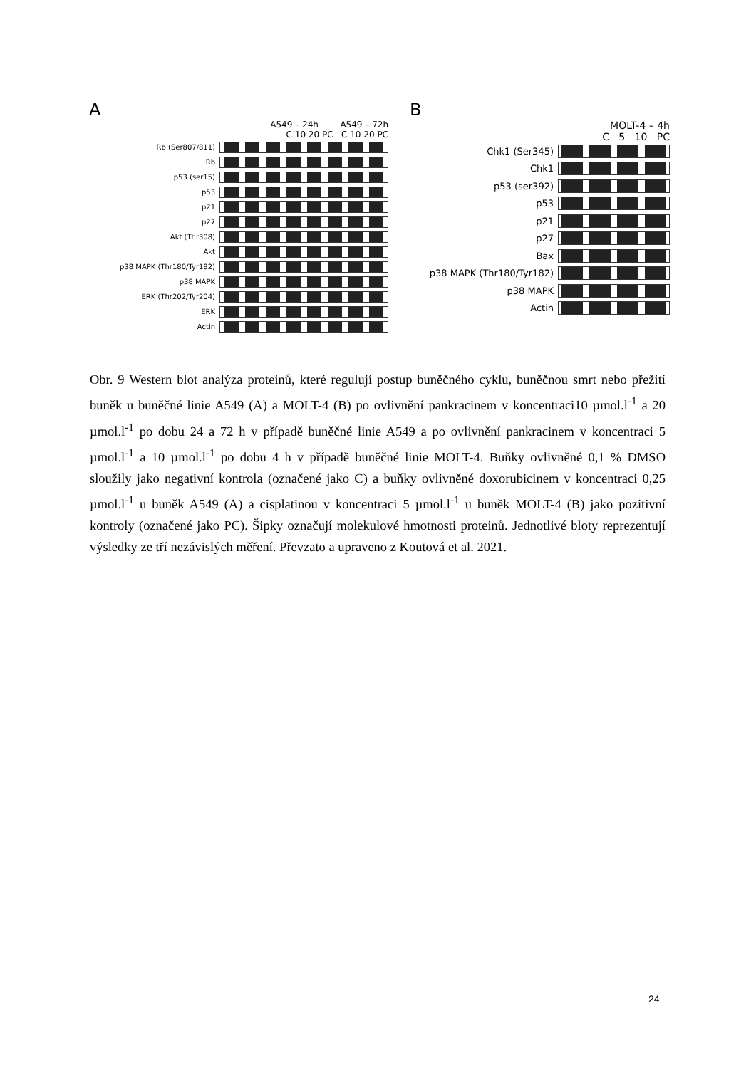A
A549 – 24h A549 – 72h
C 10 20 PC C 10 20 PC
Rb (Ser807/811)
Rb
p53 (ser15)
p53
p21
p27
Akt (Thr308)
Akt
p38 MAPK (Thr180/Tyr182)
p38 MAPK
ERK (Thr202/Tyr204)
ERK
Actin
B
MOLT-4 – 4h
C 5 10 PC
Chk1 (Ser345)
Chk1
p53 (ser392)
p53
p21
p27
Bax
p38 MAPK (Thr180/Tyr182)
p38 MAPK
Actin
Obr. 9 Western blot analýza proteinů, které regulují postup buněčného cyklu, buněčnou smrt nebo přežití buněk u buněčné linie A549 (A) a MOLT-4 (B) po ovlivnění pankracinem v koncentraci10 µmol.l<sup>-1</sup> a 20 µmol.l<sup>-1</sup> po dobu 24 a 72 h v případě buněčné linie A549 a po ovlivnění pankracinem v koncentraci 5 µmol.l<sup>-1</sup> a 10 µmol.l<sup>-1</sup> po dobu 4 h v případě buněčné linie MOLT-4. Buňky ovlivněné 0,1 % DMSO sloužily jako negativní kontrola (označené jako C) a buňky ovlivněné doxorubicinem v koncentraci 0,25 µmol.l<sup>-1</sup> u buněk A549 (A) a cisplatinou v koncentraci 5 µmol.l<sup>-1</sup> u buněk MOLT-4 (B) jako pozitivní kontroly (označené jako PC). Šipky označují molekulové hmotnosti proteinů. Jednotlivé bloty reprezentují výsledky ze tří nezávislých měření. Převzato a upraveno z Koutová et al. 2021.
24